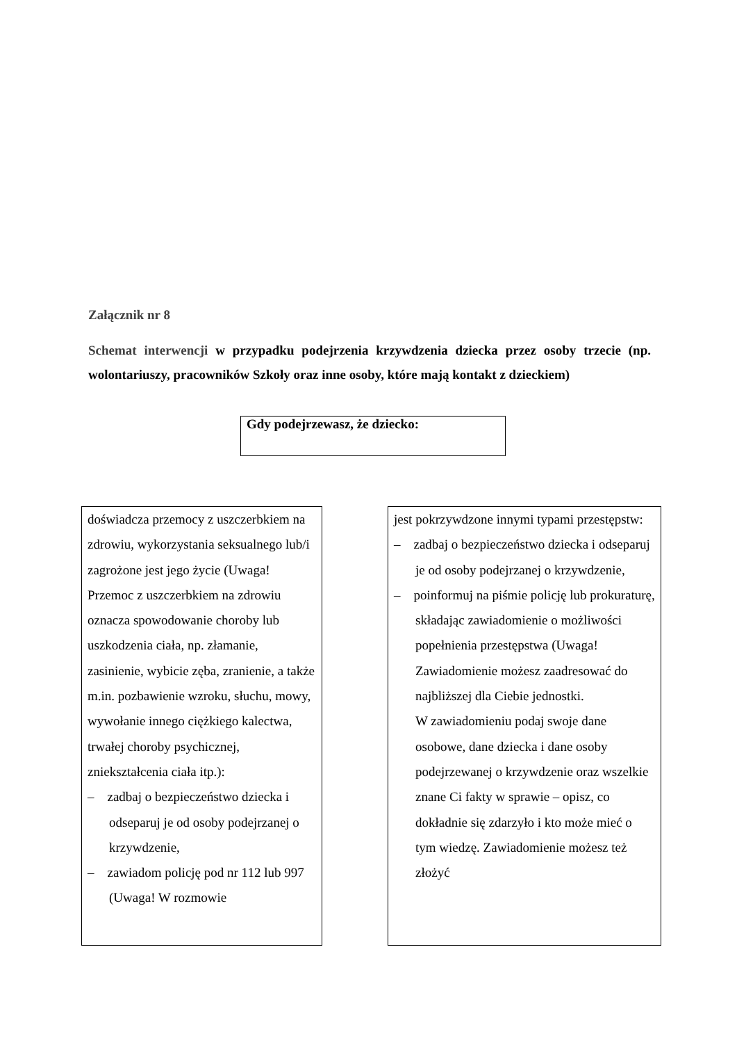Załącznik nr 8
Schemat interwencji w przypadku podejrzenia krzywdzenia dziecka przez osoby trzecie (np. wolontariuszy, pracowników Szkoły oraz inne osoby, które mają kontakt z dzieckiem)
Gdy podejrzewasz, że dziecko:
doświadcza przemocy z uszczerbkiem na zdrowiu, wykorzystania seksualnego lub/i zagrożone jest jego życie (Uwaga! Przemoc z uszczerbkiem na zdrowiu oznacza spowodowanie choroby lub uszkodzenia ciała, np. złamanie, zasinienie, wybicie zęba, zranienie, a także m.in. pozbawienie wzroku, słuchu, mowy, wywołanie innego ciężkiego kalectwa, trwałej choroby psychicznej, zniekształcenia ciała itp.):
– zadbaj o bezpieczeństwo dziecka i odseparuj je od osoby podejrzanej o krzywdzenie,
– zawiadom policję pod nr 112 lub 997 (Uwaga! W rozmowie
jest pokrzywdzone innymi typami przestępstw:
– zadbaj o bezpieczeństwo dziecka i odseparuj je od osoby podejrzanej o krzywdzenie,
– poinformuj na piśmie policję lub prokuraturę, składając zawiadomienie o możliwości popełnienia przestępstwa (Uwaga! Zawiadomienie możesz zaadresować do najbliższej dla Ciebie jednostki.
W zawiadomieniu podaj swoje dane osobowe, dane dziecka i dane osoby podejrzewanej o krzywdzenie oraz wszelkie znane Ci fakty w sprawie – opisz, co dokładnie się zdarzyło i kto może mieć o tym wiedzę. Zawiadomienie możesz też złożyć